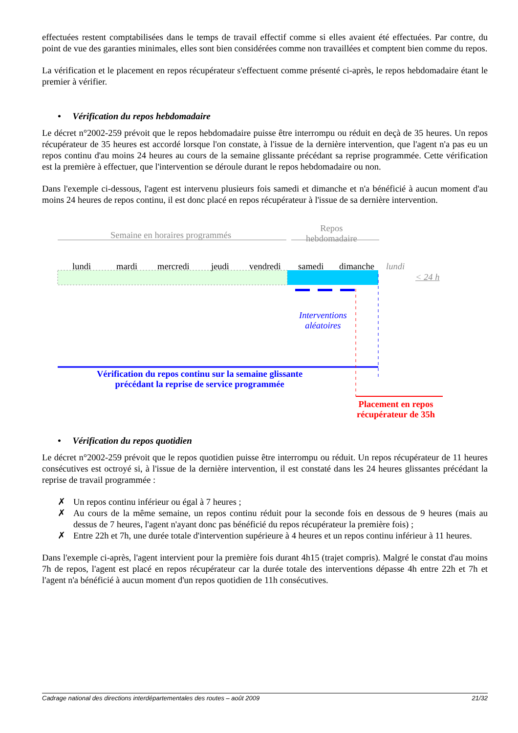effectuées restent comptabilisées dans le temps de travail effectif comme si elles avaient été effectuées. Par contre, du point de vue des garanties minimales, elles sont bien considérées comme non travaillées et comptent bien comme du repos.
La vérification et le placement en repos récupérateur s'effectuent comme présenté ci-après, le repos hebdomadaire étant le premier à vérifier.
• Vérification du repos hebdomadaire
Le décret n°2002-259 prévoit que le repos hebdomadaire puisse être interrompu ou réduit en deçà de 35 heures. Un repos récupérateur de 35 heures est accordé lorsque l'on constate, à l'issue de la dernière intervention, que l'agent n'a pas eu un repos continu d'au moins 24 heures au cours de la semaine glissante précédant sa reprise programmée. Cette vérification est la première à effectuer, que l'intervention se déroule durant le repos hebdomadaire ou non.
Dans l'exemple ci-dessous, l'agent est intervenu plusieurs fois samedi et dimanche et n'a bénéficié à aucun moment d'au moins 24 heures de repos continu, il est donc placé en repos récupérateur à l'issue de sa dernière intervention.
Semaine en horaires programmés
Repos
hebdomadaire
lundi mardi mercredi jeudi vendredi samedi dimanche lundi
< 24 h
Interventions
aléatoires
Vérification du repos continu sur la semaine glissante
précédant la reprise de service programmée
Placement en repos
récupérateur de 35h
• Vérification du repos quotidien
Le décret n°2002-259 prévoit que le repos quotidien puisse être interrompu ou réduit. Un repos récupérateur de 11 heures consécutives est octroyé si, à l'issue de la dernière intervention, il est constaté dans les 24 heures glissantes précédant la reprise de travail programmée :
✗ Un repos continu inférieur ou égal à 7 heures ;
✗ Au cours de la même semaine, un repos continu réduit pour la seconde fois en dessous de 9 heures (mais au dessus de 7 heures, l'agent n'ayant donc pas bénéficié du repos récupérateur la première fois) ;
✗ Entre 22h et 7h, une durée totale d'intervention supérieure à 4 heures et un repos continu inférieur à 11 heures.
Dans l'exemple ci-après, l'agent intervient pour la première fois durant 4h15 (trajet compris). Malgré le constat d'au moins 7h de repos, l'agent est placé en repos récupérateur car la durée totale des interventions dépasse 4h entre 22h et 7h et l'agent n'a bénéficié à aucun moment d'un repos quotidien de 11h consécutives.
Cadrage national des directions interdépartementales des routes – août 2009 21/32